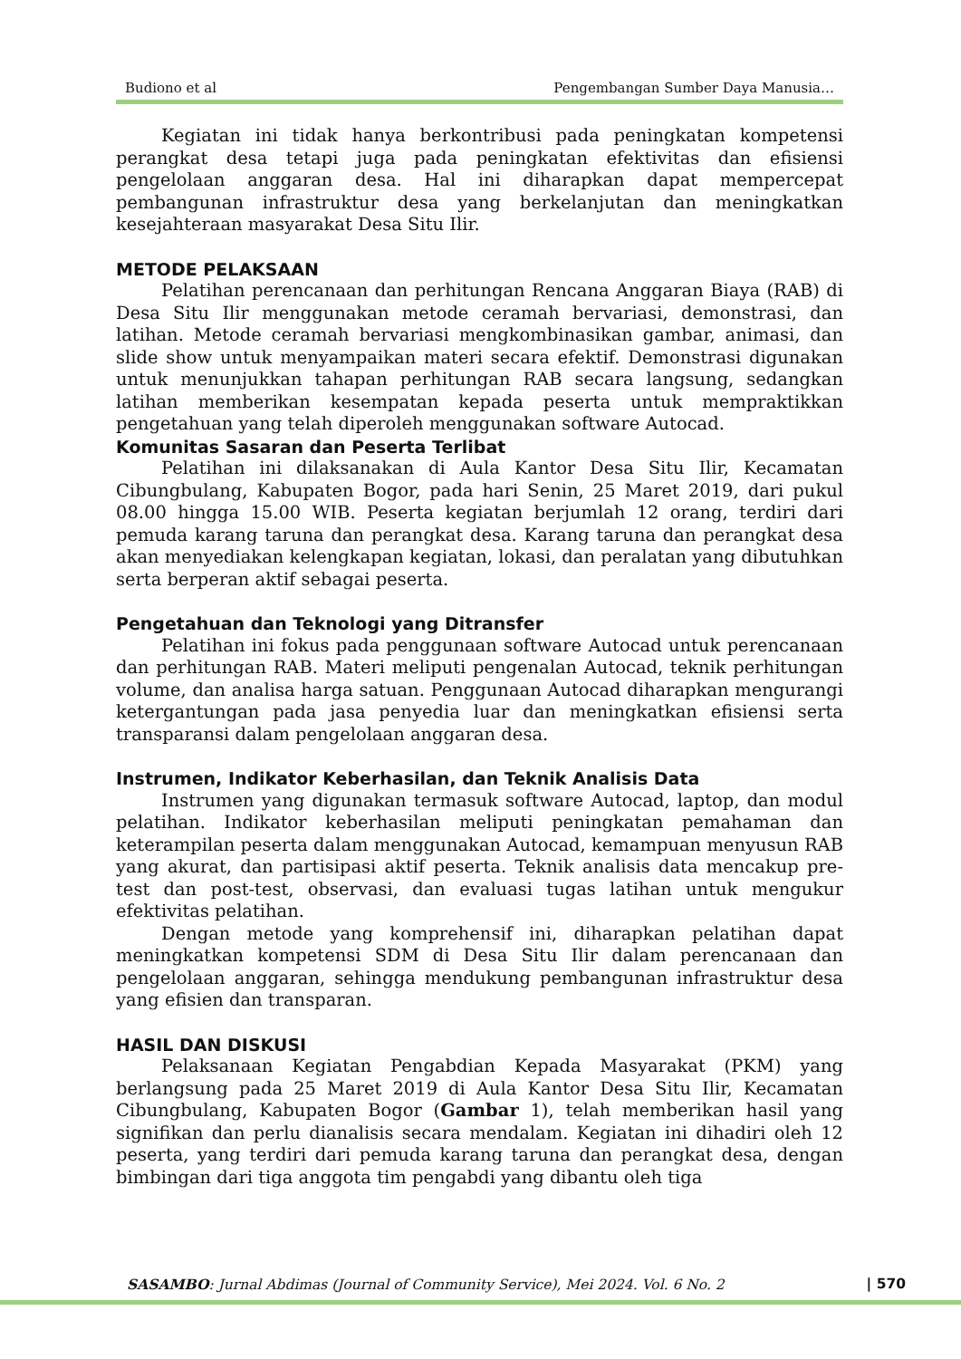Budiono et al Pengembangan Sumber Daya Manusia…
Kegiatan ini tidak hanya berkontribusi pada peningkatan kompetensi perangkat desa tetapi juga pada peningkatan efektivitas dan efisiensi pengelolaan anggaran desa. Hal ini diharapkan dapat mempercepat pembangunan infrastruktur desa yang berkelanjutan dan meningkatkan kesejahteraan masyarakat Desa Situ Ilir.
METODE PELAKSAAN
Pelatihan perencanaan dan perhitungan Rencana Anggaran Biaya (RAB) di Desa Situ Ilir menggunakan metode ceramah bervariasi, demonstrasi, dan latihan. Metode ceramah bervariasi mengkombinasikan gambar, animasi, dan slide show untuk menyampaikan materi secara efektif. Demonstrasi digunakan untuk menunjukkan tahapan perhitungan RAB secara langsung, sedangkan latihan memberikan kesempatan kepada peserta untuk mempraktikkan pengetahuan yang telah diperoleh menggunakan software Autocad.
Komunitas Sasaran dan Peserta Terlibat
Pelatihan ini dilaksanakan di Aula Kantor Desa Situ Ilir, Kecamatan Cibungbulang, Kabupaten Bogor, pada hari Senin, 25 Maret 2019, dari pukul 08.00 hingga 15.00 WIB. Peserta kegiatan berjumlah 12 orang, terdiri dari pemuda karang taruna dan perangkat desa. Karang taruna dan perangkat desa akan menyediakan kelengkapan kegiatan, lokasi, dan peralatan yang dibutuhkan serta berperan aktif sebagai peserta.
Pengetahuan dan Teknologi yang Ditransfer
Pelatihan ini fokus pada penggunaan software Autocad untuk perencanaan dan perhitungan RAB. Materi meliputi pengenalan Autocad, teknik perhitungan volume, dan analisa harga satuan. Penggunaan Autocad diharapkan mengurangi ketergantungan pada jasa penyedia luar dan meningkatkan efisiensi serta transparansi dalam pengelolaan anggaran desa.
Instrumen, Indikator Keberhasilan, dan Teknik Analisis Data
Instrumen yang digunakan termasuk software Autocad, laptop, dan modul pelatihan. Indikator keberhasilan meliputi peningkatan pemahaman dan keterampilan peserta dalam menggunakan Autocad, kemampuan menyusun RAB yang akurat, dan partisipasi aktif peserta. Teknik analisis data mencakup pre-test dan post-test, observasi, dan evaluasi tugas latihan untuk mengukur efektivitas pelatihan.
Dengan metode yang komprehensif ini, diharapkan pelatihan dapat meningkatkan kompetensi SDM di Desa Situ Ilir dalam perencanaan dan pengelolaan anggaran, sehingga mendukung pembangunan infrastruktur desa yang efisien dan transparan.
HASIL DAN DISKUSI
Pelaksanaan Kegiatan Pengabdian Kepada Masyarakat (PKM) yang berlangsung pada 25 Maret 2019 di Aula Kantor Desa Situ Ilir, Kecamatan Cibungbulang, Kabupaten Bogor (Gambar 1), telah memberikan hasil yang signifikan dan perlu dianalisis secara mendalam. Kegiatan ini dihadiri oleh 12 peserta, yang terdiri dari pemuda karang taruna dan perangkat desa, dengan bimbingan dari tiga anggota tim pengabdi yang dibantu oleh tiga
SASAMBO: Jurnal Abdimas (Journal of Community Service), Mei 2024. Vol. 6 No. 2 | 570